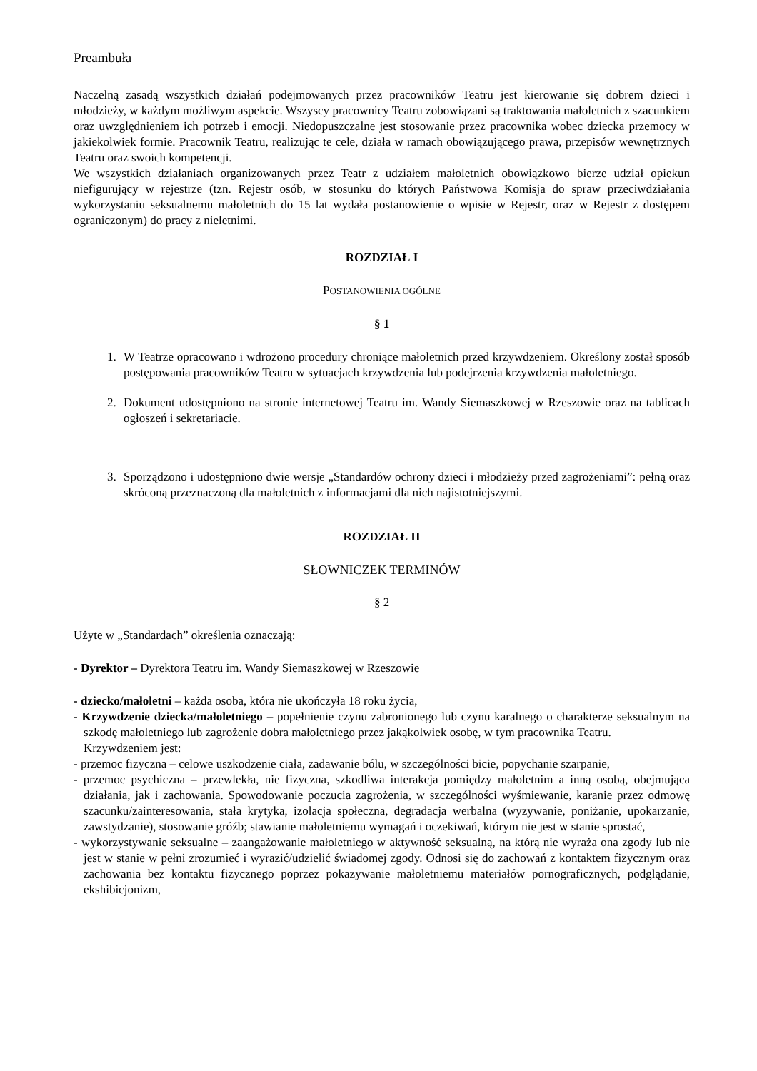Preambuła
Naczelną zasadą wszystkich działań podejmowanych przez pracowników Teatru jest kierowanie się dobrem dzieci i młodzieży, w każdym możliwym aspekcie. Wszyscy pracownicy Teatru zobowiązani są traktowania małoletnich z szacunkiem oraz uwzględnieniem ich potrzeb i emocji. Niedopuszczalne jest stosowanie przez pracownika wobec dziecka przemocy w jakiekolwiek formie. Pracownik Teatru, realizując te cele, działa w ramach obowiązującego prawa, przepisów wewnętrznych Teatru oraz swoich kompetencji.
We wszystkich działaniach organizowanych przez Teatr z udziałem małoletnich obowiązkowo bierze udział opiekun niefigurujący w rejestrze (tzn. Rejestr osób, w stosunku do których Państwowa Komisja do spraw przeciwdziałania wykorzystaniu seksualnemu małoletnich do 15 lat wydała postanowienie o wpisie w Rejestr, oraz w Rejestr z dostępem ograniczonym) do pracy z nieletnimi.
ROZDZIAŁ I
POSTANOWIENIA OGÓLNE
§ 1
1. W Teatrze opracowano i wdrożono procedury chroniące małoletnich przed krzywdzeniem. Określony został sposób postępowania pracowników Teatru w sytuacjach krzywdzenia lub podejrzenia krzywdzenia małoletniego.
2. Dokument udostępniono na stronie internetowej Teatru im. Wandy Siemaszkowej w Rzeszowie oraz na tablicach ogłoszeń i sekretariacie.
3. Sporządzono i udostępniono dwie wersje „Standardów ochrony dzieci i młodzieży przed zagrożeniami”: pełną oraz skróconą przeznaczoną dla małoletnich z informacjami dla nich najistotniejszymi.
ROZDZIAŁ II
SŁOWNICZEK TERMINÓW
§ 2
Użyte w „Standardach” określenia oznaczają:
- Dyrektor – Dyrektora Teatru im. Wandy Siemaszkowej w Rzeszowie
- dziecko/małoletni – każda osoba, która nie ukończyła 18 roku życia,
- Krzywdzenie dziecka/małoletniego – popełnienie czynu zabronionego lub czynu karalnego o charakterze seksualnym na szkodę małoletniego lub zagrożenie dobra małoletniego przez jakąkolwiek osobę, w tym pracownika Teatru.
Krzywdzeniem jest:
- przemoc fizyczna – celowe uszkodzenie ciała, zadawanie bólu, w szczególności bicie, popychanie szarpanie,
- przemoc psychiczna – przewlekła, nie fizyczna, szkodliwa interakcja pomiędzy małoletnim a inną osobą, obejmująca działania, jak i zachowania. Spowodowanie poczucia zagrożenia, w szczególności wyśmiewanie, karanie przez odmowę szacunku/zainteresowania, stała krytyka, izolacja społeczna, degradacja werbalna (wyzywanie, poniżanie, upokarzanie, zawstydzanie), stosowanie gróźb; stawianie małoletniemu wymagań i oczekiwań, którym nie jest w stanie sprostać,
- wykorzystywanie seksualne – zaangażowanie małoletniego w aktywność seksualną, na którą nie wyraża ona zgody lub nie jest w stanie w pełni zrozumieć i wyrazić/udzielić świadomej zgody. Odnosi się do zachowań z kontaktem fizycznym oraz zachowania bez kontaktu fizycznego poprzez pokazywanie małoletniemu materiałów pornograficznych, podglądanie, ekshibicjonizm,